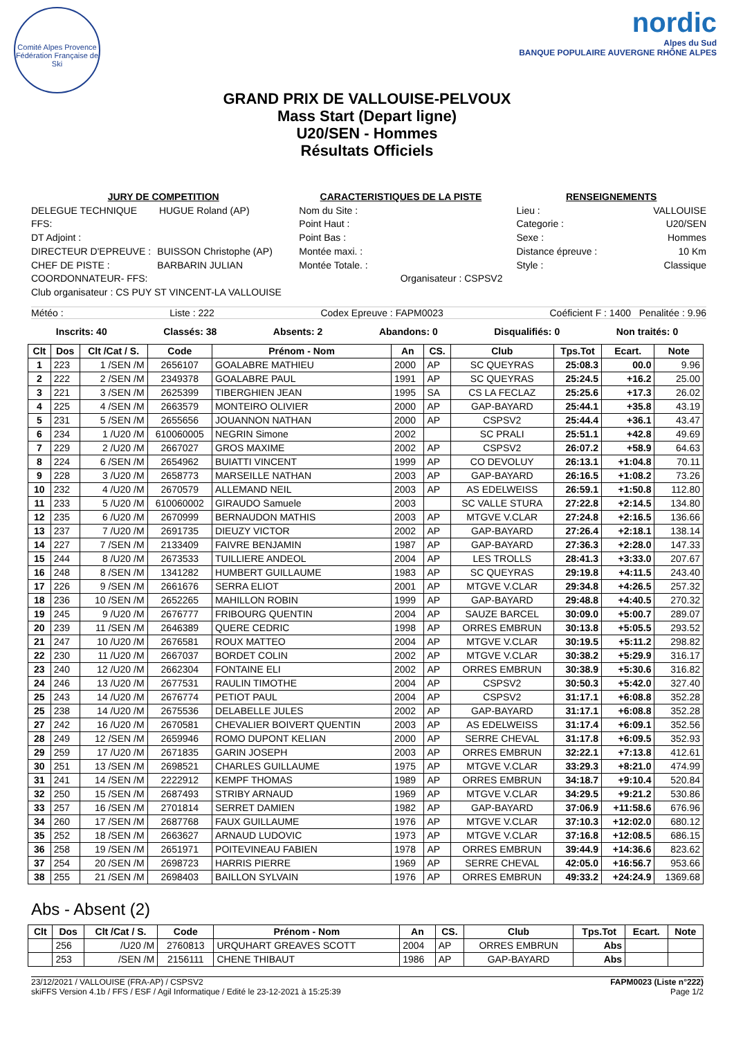Comité Alpes Provence
Fédération Française de Ski
nordic
Alpes du Sud
BANQUE POPULAIRE AUVERGNE RHÔNE ALPES
GRAND PRIX DE VALLOUISE-PELVOUX
Mass Start (Depart ligne)
U20/SEN - Hommes
Résultats Officiels
JURY DE COMPETITION
DELEGUE TECHNIQUE FFS: HUGUE Roland (AP)
DT Adjoint :
DIRECTEUR D'EPREUVE : BUISSON Christophe (AP)
CHEF DE PISTE : BARBARIN JULIAN
COORDONNATEUR- FFS:
Club organisateur : CS PUY ST VINCENT-LA VALLOUISE
CARACTERISTIQUES DE LA PISTE
Nom du Site :
Point Haut :
Point Bas :
Montée maxi. :
Montée Totale. :
Organisateur : CSPSV2
RENSEIGNEMENTS
Lieu : VALLOUISE
Categorie : U20/SEN
Sexe : Hommes
Distance épreuve : 10 Km
Style : Classique
Météo : Liste : 222 Codex Epreuve : FAPM0023 Coéficient F : 1400 Penalitée : 9.96
Inscrits: 40 Classés: 38 Absents: 2 Abandons: 0 Disqualifiés: 0 Non traités: 0
| Clt | Dos | Clt /Cat / S. | Code | Prénom - Nom | An | CS. | Club | Tps.Tot | Ecart. | Note |
| --- | --- | --- | --- | --- | --- | --- | --- | --- | --- | --- |
| 1 | 223 | 1 /SEN /M | 2656107 | GOALABRE MATHIEU | 2000 | AP | SC QUEYRAS | 25:08.3 | 00.0 | 9.96 |
| 2 | 222 | 2 /SEN /M | 2349378 | GOALABRE PAUL | 1991 | AP | SC QUEYRAS | 25:24.5 | +16.2 | 25.00 |
| 3 | 221 | 3 /SEN /M | 2625399 | TIBERGHIEN JEAN | 1995 | SA | CS LA FECLAZ | 25:25.6 | +17.3 | 26.02 |
| 4 | 225 | 4 /SEN /M | 2663579 | MONTEIRO OLIVIER | 2000 | AP | GAP-BAYARD | 25:44.1 | +35.8 | 43.19 |
| 5 | 231 | 5 /SEN /M | 2655656 | JOUANNON NATHAN | 2000 | AP | CSPSV2 | 25:44.4 | +36.1 | 43.47 |
| 6 | 234 | 1 /U20 /M | 610060005 | NEGRIN Simone | 2002 | | SC PRALI | 25:51.1 | +42.8 | 49.69 |
| 7 | 229 | 2 /U20 /M | 2667027 | GROS MAXIME | 2002 | AP | CSPSV2 | 26:07.2 | +58.9 | 64.63 |
| 8 | 224 | 6 /SEN /M | 2654962 | BUIATTI VINCENT | 1999 | AP | CO DEVOLUY | 26:13.1 | +1:04.8 | 70.11 |
| 9 | 228 | 3 /U20 /M | 2658773 | MARSEILLE NATHAN | 2003 | AP | GAP-BAYARD | 26:16.5 | +1:08.2 | 73.26 |
| 10 | 232 | 4 /U20 /M | 2670579 | ALLEMAND NEIL | 2003 | AP | AS EDELWEISS | 26:59.1 | +1:50.8 | 112.80 |
| 11 | 233 | 5 /U20 /M | 610060002 | GIRAUDO Samuele | 2003 | | SC VALLE STURA | 27:22.8 | +2:14.5 | 134.80 |
| 12 | 235 | 6 /U20 /M | 2670999 | BERNAUDON MATHIS | 2003 | AP | MTGVE V.CLAR | 27:24.8 | +2:16.5 | 136.66 |
| 13 | 237 | 7 /U20 /M | 2691735 | DIEUZY VICTOR | 2002 | AP | GAP-BAYARD | 27:26.4 | +2:18.1 | 138.14 |
| 14 | 227 | 7 /SEN /M | 2133409 | FAIVRE BENJAMIN | 1987 | AP | GAP-BAYARD | 27:36.3 | +2:28.0 | 147.33 |
| 15 | 244 | 8 /U20 /M | 2673533 | TUILLIERE ANDEOL | 2004 | AP | LES TROLLS | 28:41.3 | +3:33.0 | 207.67 |
| 16 | 248 | 8 /SEN /M | 1341282 | HUMBERT GUILLAUME | 1983 | AP | SC QUEYRAS | 29:19.8 | +4:11.5 | 243.40 |
| 17 | 226 | 9 /SEN /M | 2661676 | SERRA ELIOT | 2001 | AP | MTGVE V.CLAR | 29:34.8 | +4:26.5 | 257.32 |
| 18 | 236 | 10 /SEN /M | 2652265 | MAHILLON ROBIN | 1999 | AP | GAP-BAYARD | 29:48.8 | +4:40.5 | 270.32 |
| 19 | 245 | 9 /U20 /M | 2676777 | FRIBOURG QUENTIN | 2004 | AP | SAUZE BARCEL | 30:09.0 | +5:00.7 | 289.07 |
| 20 | 239 | 11 /SEN /M | 2646389 | QUERE CEDRIC | 1998 | AP | ORRES EMBRUN | 30:13.8 | +5:05.5 | 293.52 |
| 21 | 247 | 10 /U20 /M | 2676581 | ROUX MATTEO | 2004 | AP | MTGVE V.CLAR | 30:19.5 | +5:11.2 | 298.82 |
| 22 | 230 | 11 /U20 /M | 2667037 | BORDET COLIN | 2002 | AP | MTGVE V.CLAR | 30:38.2 | +5:29.9 | 316.17 |
| 23 | 240 | 12 /U20 /M | 2662304 | FONTAINE ELI | 2002 | AP | ORRES EMBRUN | 30:38.9 | +5:30.6 | 316.82 |
| 24 | 246 | 13 /U20 /M | 2677531 | RAULIN TIMOTHE | 2004 | AP | CSPSV2 | 30:50.3 | +5:42.0 | 327.40 |
| 25 | 243 | 14 /U20 /M | 2676774 | PETIOT PAUL | 2004 | AP | CSPSV2 | 31:17.1 | +6:08.8 | 352.28 |
| 25 | 238 | 14 /U20 /M | 2675536 | DELABELLE JULES | 2002 | AP | GAP-BAYARD | 31:17.1 | +6:08.8 | 352.28 |
| 27 | 242 | 16 /U20 /M | 2670581 | CHEVALIER BOIVERT QUENTIN | 2003 | AP | AS EDELWEISS | 31:17.4 | +6:09.1 | 352.56 |
| 28 | 249 | 12 /SEN /M | 2659946 | ROMO DUPONT KELIAN | 2000 | AP | SERRE CHEVAL | 31:17.8 | +6:09.5 | 352.93 |
| 29 | 259 | 17 /U20 /M | 2671835 | GARIN JOSEPH | 2003 | AP | ORRES EMBRUN | 32:22.1 | +7:13.8 | 412.61 |
| 30 | 251 | 13 /SEN /M | 2698521 | CHARLES GUILLAUME | 1975 | AP | MTGVE V.CLAR | 33:29.3 | +8:21.0 | 474.99 |
| 31 | 241 | 14 /SEN /M | 2222912 | KEMPF THOMAS | 1989 | AP | ORRES EMBRUN | 34:18.7 | +9:10.4 | 520.84 |
| 32 | 250 | 15 /SEN /M | 2687493 | STRIBY ARNAUD | 1969 | AP | MTGVE V.CLAR | 34:29.5 | +9:21.2 | 530.86 |
| 33 | 257 | 16 /SEN /M | 2701814 | SERRET DAMIEN | 1982 | AP | GAP-BAYARD | 37:06.9 | +11:58.6 | 676.96 |
| 34 | 260 | 17 /SEN /M | 2687768 | FAUX GUILLAUME | 1976 | AP | MTGVE V.CLAR | 37:10.3 | +12:02.0 | 680.12 |
| 35 | 252 | 18 /SEN /M | 2663627 | ARNAUD LUDOVIC | 1973 | AP | MTGVE V.CLAR | 37:16.8 | +12:08.5 | 686.15 |
| 36 | 258 | 19 /SEN /M | 2651971 | POITEVINEAU FABIEN | 1978 | AP | ORRES EMBRUN | 39:44.9 | +14:36.6 | 823.62 |
| 37 | 254 | 20 /SEN /M | 2698723 | HARRIS PIERRE | 1969 | AP | SERRE CHEVAL | 42:05.0 | +16:56.7 | 953.66 |
| 38 | 255 | 21 /SEN /M | 2698403 | BAILLON SYLVAIN | 1976 | AP | ORRES EMBRUN | 49:33.2 | +24:24.9 | 1369.68 |
Abs - Absent (2)
| Clt | Dos | Clt /Cat / S. | Code | Prénom - Nom | An | CS. | Club | Tps.Tot | Ecart. | Note |
| --- | --- | --- | --- | --- | --- | --- | --- | --- | --- | --- |
| | 256 | /U20 /M | 2760813 | URQUHART GREAVES SCOTT | 2004 | AP | ORRES EMBRUN | Abs | | |
| | 253 | /SEN /M | 2156111 | CHENE THIBAUT | 1986 | AP | GAP-BAYARD | Abs | | |
23/12/2021 / VALLOUISE (FRA-AP) / CSPSV2 FAPM0023 (Liste n°222)
skiFFS Version 4.1b / FFS / ESF / Agil Informatique / Edité le 23-12-2021 à 15:25:39 Page 1/2